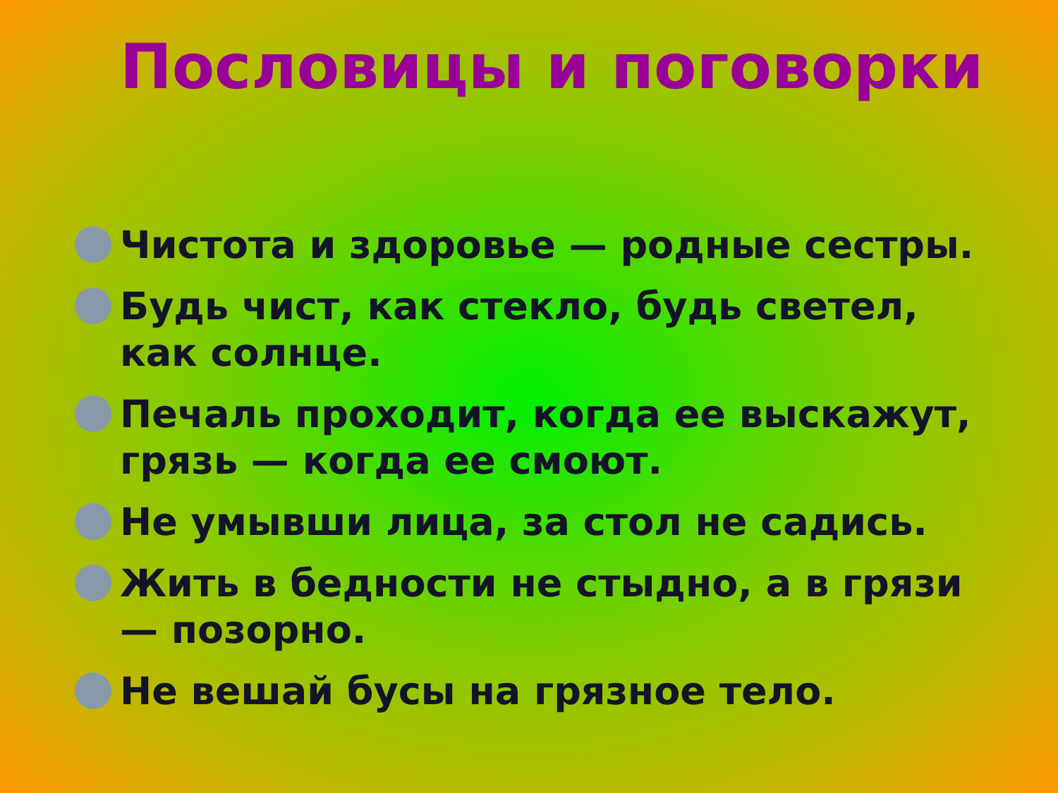Пословицы и поговорки
Чистота и здоровье — родные сестры.
Будь чист, как стекло, будь светел, как солнце.
Печаль проходит, когда ее выскажут, грязь — когда ее смоют.
Не умывши лица, за стол не садись.
Жить в бедности не стыдно, а в грязи — позорно.
Не вешай бусы на грязное тело.